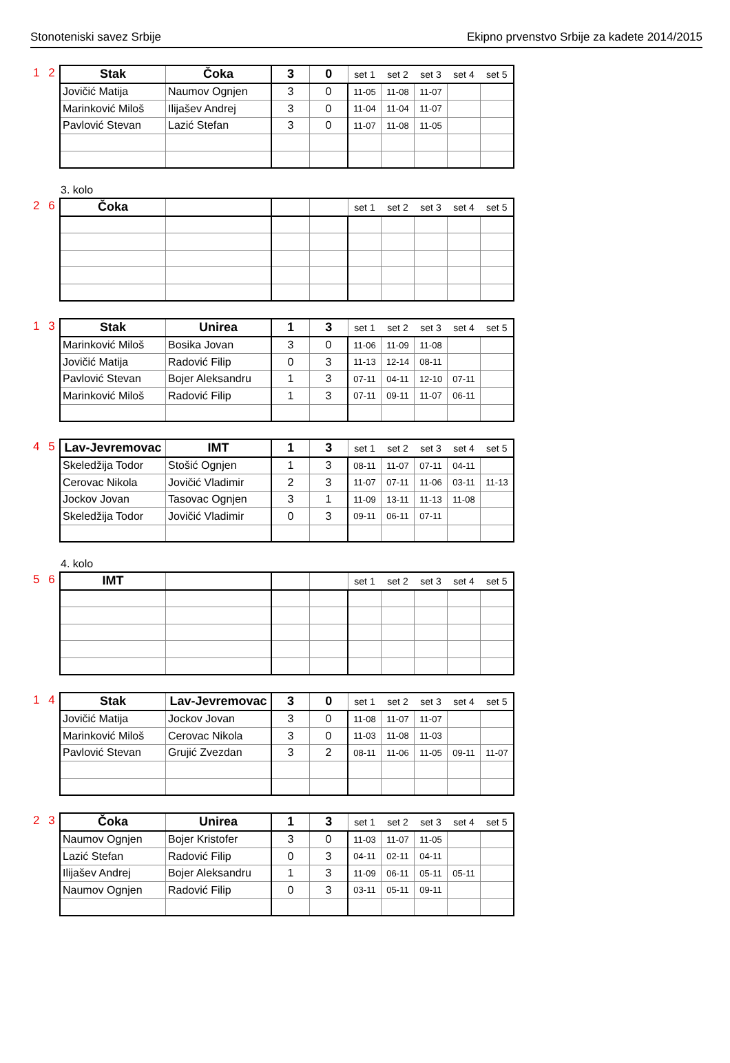Stonoteniski savez Srbije Ekipno prvenstvo Srbije za kadete 2014/2015
1 2
| Stak | Čoka | 3 | 0 | set 1 | set 2 | set 3 | set 4 | set 5 |
| Jovičić Matija | Naumov Ognjen | 3 | 0 | 11-05 | 11-08 | 11-07 | | |
| Marinković Miloš | Ilijašev Andrej | 3 | 0 | 11-04 | 11-04 | 11-07 | | |
| Pavlović Stevan | Lazić Stefan | 3 | 0 | 11-07 | 11-08 | 11-05 | | |
3. kolo
2 6
| Čoka | | | | set 1 | set 2 | set 3 | set 4 | set 5 |
1 3
| Stak | Unirea | 1 | 3 | set 1 | set 2 | set 3 | set 4 | set 5 |
| Marinković Miloš | Bosika Jovan | 3 | 0 | 11-06 | 11-09 | 11-08 | | |
| Jovičić Matija | Radović Filip | 0 | 3 | 11-13 | 12-14 | 08-11 | | |
| Pavlović Stevan | Bojer Aleksandru | 1 | 3 | 07-11 | 04-11 | 12-10 | 07-11 | |
| Marinković Miloš | Radović Filip | 1 | 3 | 07-11 | 09-11 | 11-07 | 06-11 | |
4 5
| Lav-Jevremovac | IMT | 1 | 3 | set 1 | set 2 | set 3 | set 4 | set 5 |
| Skeledžija Todor | Stošić Ognjen | 1 | 3 | 08-11 | 11-07 | 07-11 | 04-11 | |
| Cerovac Nikola | Jovičić Vladimir | 2 | 3 | 11-07 | 07-11 | 11-06 | 03-11 | 11-13 |
| Jockov Jovan | Tasovac Ognjen | 3 | 1 | 11-09 | 13-11 | 11-13 | 11-08 | |
| Skeledžija Todor | Jovičić Vladimir | 0 | 3 | 09-11 | 06-11 | 07-11 | | |
4. kolo
5 6
| IMT | | | | set 1 | set 2 | set 3 | set 4 | set 5 |
1 4
| Stak | Lav-Jevremovac | 3 | 0 | set 1 | set 2 | set 3 | set 4 | set 5 |
| Jovičić Matija | Jockov Jovan | 3 | 0 | 11-08 | 11-07 | 11-07 | | |
| Marinković Miloš | Cerovac Nikola | 3 | 0 | 11-03 | 11-08 | 11-03 | | |
| Pavlović Stevan | Grujić Zvezdan | 3 | 2 | 08-11 | 11-06 | 11-05 | 09-11 | 11-07 |
2 3
| Čoka | Unirea | 1 | 3 | set 1 | set 2 | set 3 | set 4 | set 5 |
| Naumov Ognjen | Bojer Kristofer | 3 | 0 | 11-03 | 11-07 | 11-05 | | |
| Lazić Stefan | Radović Filip | 0 | 3 | 04-11 | 02-11 | 04-11 | | |
| Ilijašev Andrej | Bojer Aleksandru | 1 | 3 | 11-09 | 06-11 | 05-11 | 05-11 | |
| Naumov Ognjen | Radović Filip | 0 | 3 | 03-11 | 05-11 | 09-11 | | |